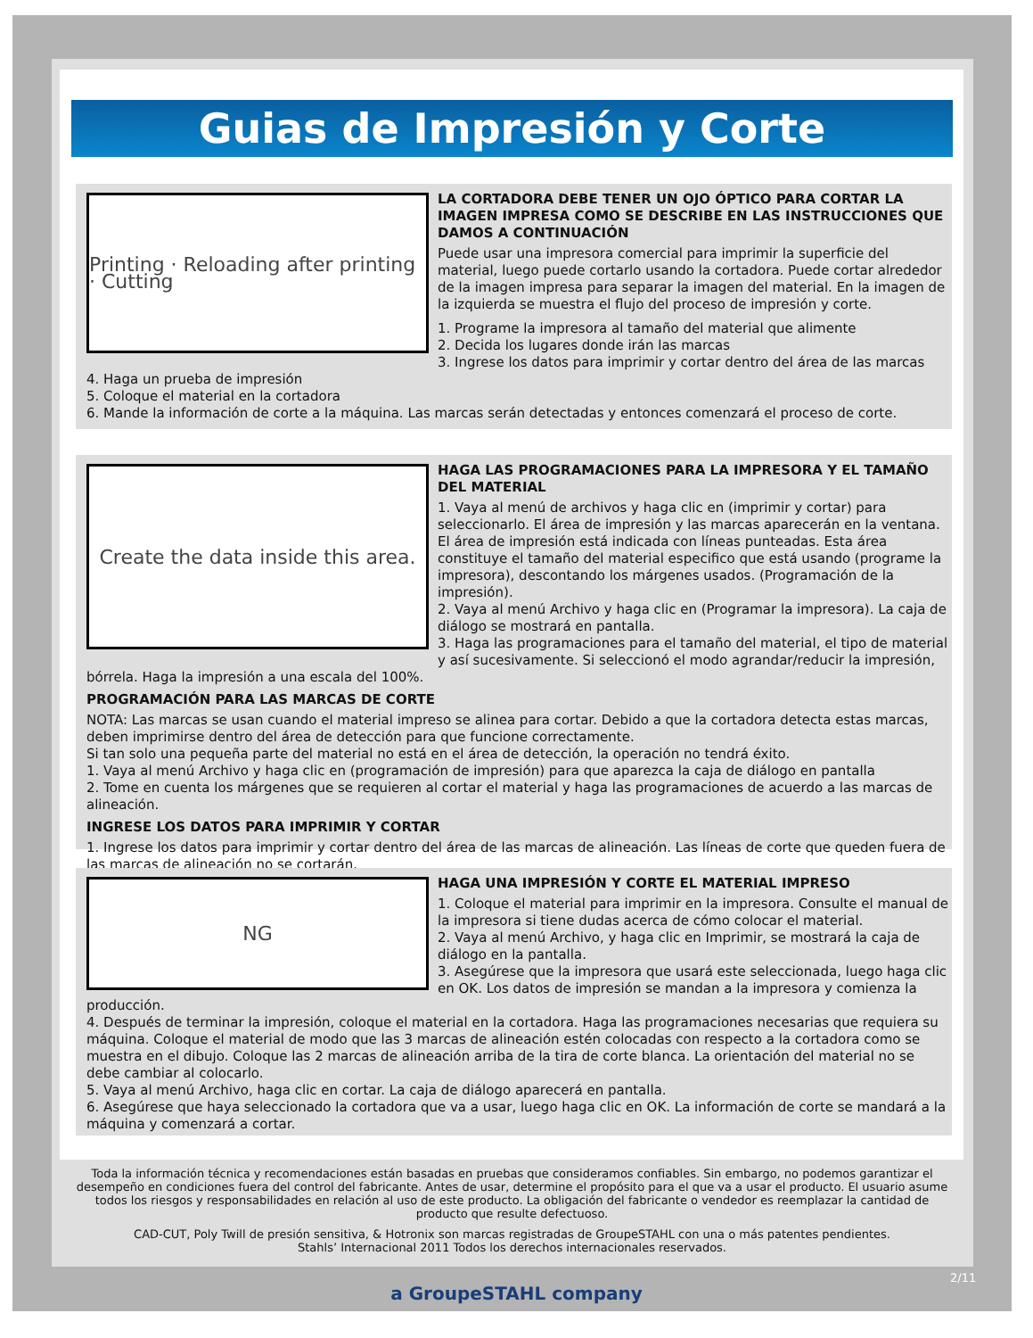Guias de Impresión y Corte
Printing · Reloading after printing · Cutting
LA CORTADORA DEBE TENER UN OJO ÓPTICO PARA CORTAR LA IMAGEN IMPRESA COMO SE DESCRIBE EN LAS INSTRUCCIONES QUE DAMOS A CONTINUACIÓN
Puede usar una impresora comercial para imprimir la superficie del material, luego puede cortarlo usando la cortadora. Puede cortar alrededor de la imagen impresa para separar la imagen del material. En la imagen de la izquierda se muestra el flujo del proceso de impresión y corte.
1. Programe la impresora al tamaño del material que alimente
2. Decida los lugares donde irán las marcas
3. Ingrese los datos para imprimir y cortar dentro del área de las marcas
4. Haga un prueba de impresión
5. Coloque el material en la cortadora
6. Mande la información de corte a la máquina. Las marcas serán detectadas y entonces comenzará el proceso de corte.
Create the data inside this area.
HAGA LAS PROGRAMACIONES PARA LA IMPRESORA Y EL TAMAÑO DEL MATERIAL
1. Vaya al menú de archivos y haga clic en (imprimir y cortar) para seleccionarlo. El área de impresión y las marcas aparecerán en la ventana. El área de impresión está indicada con líneas punteadas. Esta área constituye el tamaño del material especifico que está usando (programe la impresora), descontando los márgenes usados. (Programación de la impresión).
2. Vaya al menú Archivo y haga clic en (Programar la impresora). La caja de diálogo se mostrará en pantalla.
3. Haga las programaciones para el tamaño del material, el tipo de material y así sucesivamente. Si seleccionó el modo agrandar/reducir la impresión, bórrela. Haga la impresión a una escala del 100%.
PROGRAMACIÓN PARA LAS MARCAS DE CORTE
NOTA: Las marcas se usan cuando el material impreso se alinea para cortar. Debido a que la cortadora detecta estas marcas, deben imprimirse dentro del área de detección para que funcione correctamente.
Si tan solo una pequeña parte del material no está en el área de detección, la operación no tendrá éxito.
1. Vaya al menú Archivo y haga clic en (programación de impresión) para que aparezca la caja de diálogo en pantalla
2. Tome en cuenta los márgenes que se requieren al cortar el material y haga las programaciones de acuerdo a las marcas de alineación.
INGRESE LOS DATOS PARA IMPRIMIR Y CORTAR
1. Ingrese los datos para imprimir y cortar dentro del área de las marcas de alineación. Las líneas de corte que queden fuera de las marcas de alineación no se cortarán.
NG
HAGA UNA IMPRESIÓN Y CORTE EL MATERIAL IMPRESO
1. Coloque el material para imprimir en la impresora. Consulte el manual de la impresora si tiene dudas acerca de cómo colocar el material.
2. Vaya al menú Archivo, y haga clic en Imprimir, se mostrará la caja de diálogo en la pantalla.
3. Asegúrese que la impresora que usará este seleccionada, luego haga clic en OK. Los datos de impresión se mandan a la impresora y comienza la producción.
4. Después de terminar la impresión, coloque el material en la cortadora. Haga las programaciones necesarias que requiera su máquina. Coloque el material de modo que las 3 marcas de alineación estén colocadas con respecto a la cortadora como se muestra en el dibujo. Coloque las 2 marcas de alineación arriba de la tira de corte blanca. La orientación del material no se debe cambiar al colocarlo.
5. Vaya al menú Archivo, haga clic en cortar. La caja de diálogo aparecerá en pantalla.
6. Asegúrese que haya seleccionado la cortadora que va a usar, luego haga clic en OK. La información de corte se mandará a la máquina y comenzará a cortar.
Toda la información técnica y recomendaciones están basadas en pruebas que consideramos confiables. Sin embargo, no podemos garantizar el desempeño en condiciones fuera del control del fabricante. Antes de usar, determine el propósito para el que va a usar el producto. El usuario asume todos los riesgos y responsabilidades en relación al uso de este producto. La obligación del fabricante o vendedor es reemplazar la cantidad de producto que resulte defectuoso.
CAD-CUT, Poly Twill de presión sensitiva, & Hotronix son marcas registradas de GroupeSTAHL con una o más patentes pendientes.
Stahls’ Internacional 2011 Todos los derechos internacionales reservados.
2/11
a GroupeSTAHL company